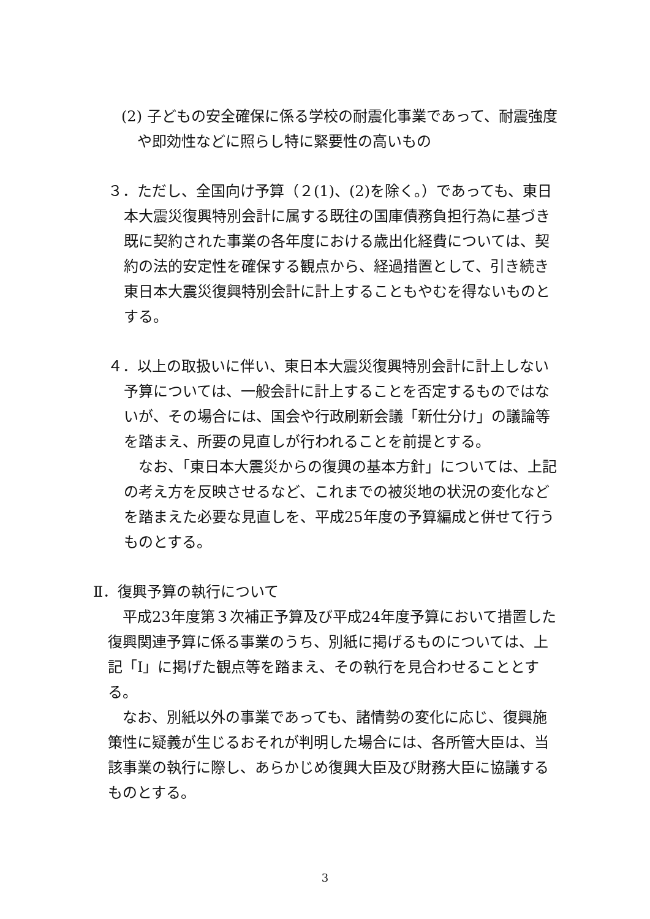(2) 子どもの安全確保に係る学校の耐震化事業であって、耐震強度や即効性などに照らし特に緊要性の高いもの
３．ただし、全国向け予算（２(1)、(2)を除く。）であっても、東日本大震災復興特別会計に属する既往の国庫債務負担行為に基づき既に契約された事業の各年度における歳出化経費については、契約の法的安定性を確保する観点から、経過措置として、引き続き東日本大震災復興特別会計に計上することもやむを得ないものとする。
４．以上の取扱いに伴い、東日本大震災復興特別会計に計上しない予算については、一般会計に計上することを否定するものではないが、その場合には、国会や行政刷新会議「新仕分け」の議論等を踏まえ、所要の見直しが行われることを前提とする。
なお、「東日本大震災からの復興の基本方針」については、上記の考え方を反映させるなど、これまでの被災地の状況の変化などを踏まえた必要な見直しを、平成25年度の予算編成と併せて行うものとする。
Ⅱ．復興予算の執行について
平成23年度第３次補正予算及び平成24年度予算において措置した復興関連予算に係る事業のうち、別紙に掲げるものについては、上記「Ⅰ」に掲げた観点等を踏まえ、その執行を見合わせることとする。
なお、別紙以外の事業であっても、諸情勢の変化に応じ、復興施策性に疑義が生じるおそれが判明した場合には、各所管大臣は、当該事業の執行に際し、あらかじめ復興大臣及び財務大臣に協議するものとする。
3